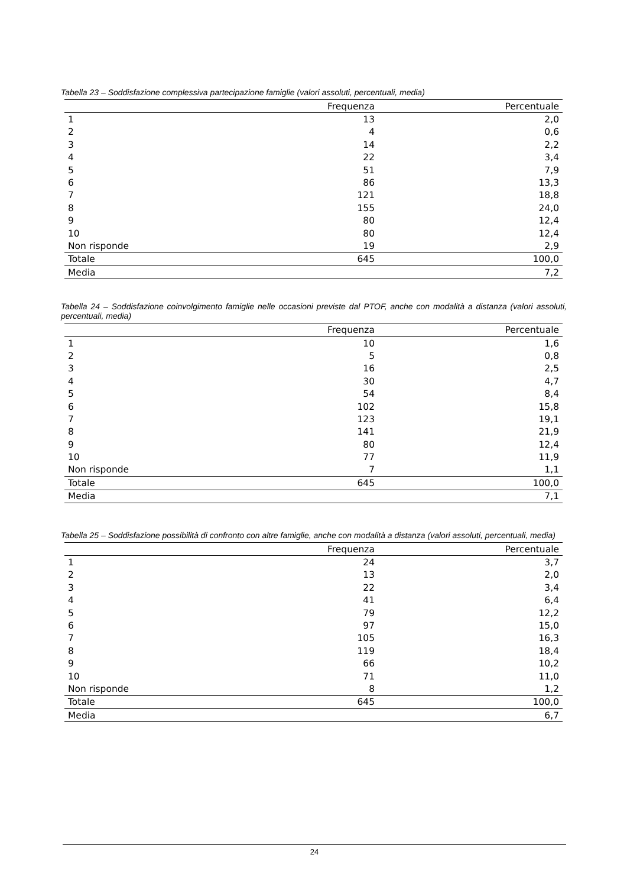Tabella 23 – Soddisfazione complessiva partecipazione famiglie (valori assoluti, percentuali, media)
| | Frequenza | Percentuale |
| --- | --- | --- |
| 1 | 13 | 2,0 |
| 2 | 4 | 0,6 |
| 3 | 14 | 2,2 |
| 4 | 22 | 3,4 |
| 5 | 51 | 7,9 |
| 6 | 86 | 13,3 |
| 7 | 121 | 18,8 |
| 8 | 155 | 24,0 |
| 9 | 80 | 12,4 |
| 10 | 80 | 12,4 |
| Non risponde | 19 | 2,9 |
| Totale | 645 | 100,0 |
| Media | | 7,2 |
Tabella 24 – Soddisfazione coinvolgimento famiglie nelle occasioni previste dal PTOF, anche con modalità a distanza (valori assoluti, percentuali, media)
| | Frequenza | Percentuale |
| --- | --- | --- |
| 1 | 10 | 1,6 |
| 2 | 5 | 0,8 |
| 3 | 16 | 2,5 |
| 4 | 30 | 4,7 |
| 5 | 54 | 8,4 |
| 6 | 102 | 15,8 |
| 7 | 123 | 19,1 |
| 8 | 141 | 21,9 |
| 9 | 80 | 12,4 |
| 10 | 77 | 11,9 |
| Non risponde | 7 | 1,1 |
| Totale | 645 | 100,0 |
| Media | | 7,1 |
Tabella 25 – Soddisfazione possibilità di confronto con altre famiglie, anche con modalità a distanza (valori assoluti, percentuali, media)
| | Frequenza | Percentuale |
| --- | --- | --- |
| 1 | 24 | 3,7 |
| 2 | 13 | 2,0 |
| 3 | 22 | 3,4 |
| 4 | 41 | 6,4 |
| 5 | 79 | 12,2 |
| 6 | 97 | 15,0 |
| 7 | 105 | 16,3 |
| 8 | 119 | 18,4 |
| 9 | 66 | 10,2 |
| 10 | 71 | 11,0 |
| Non risponde | 8 | 1,2 |
| Totale | 645 | 100,0 |
| Media | | 6,7 |
24